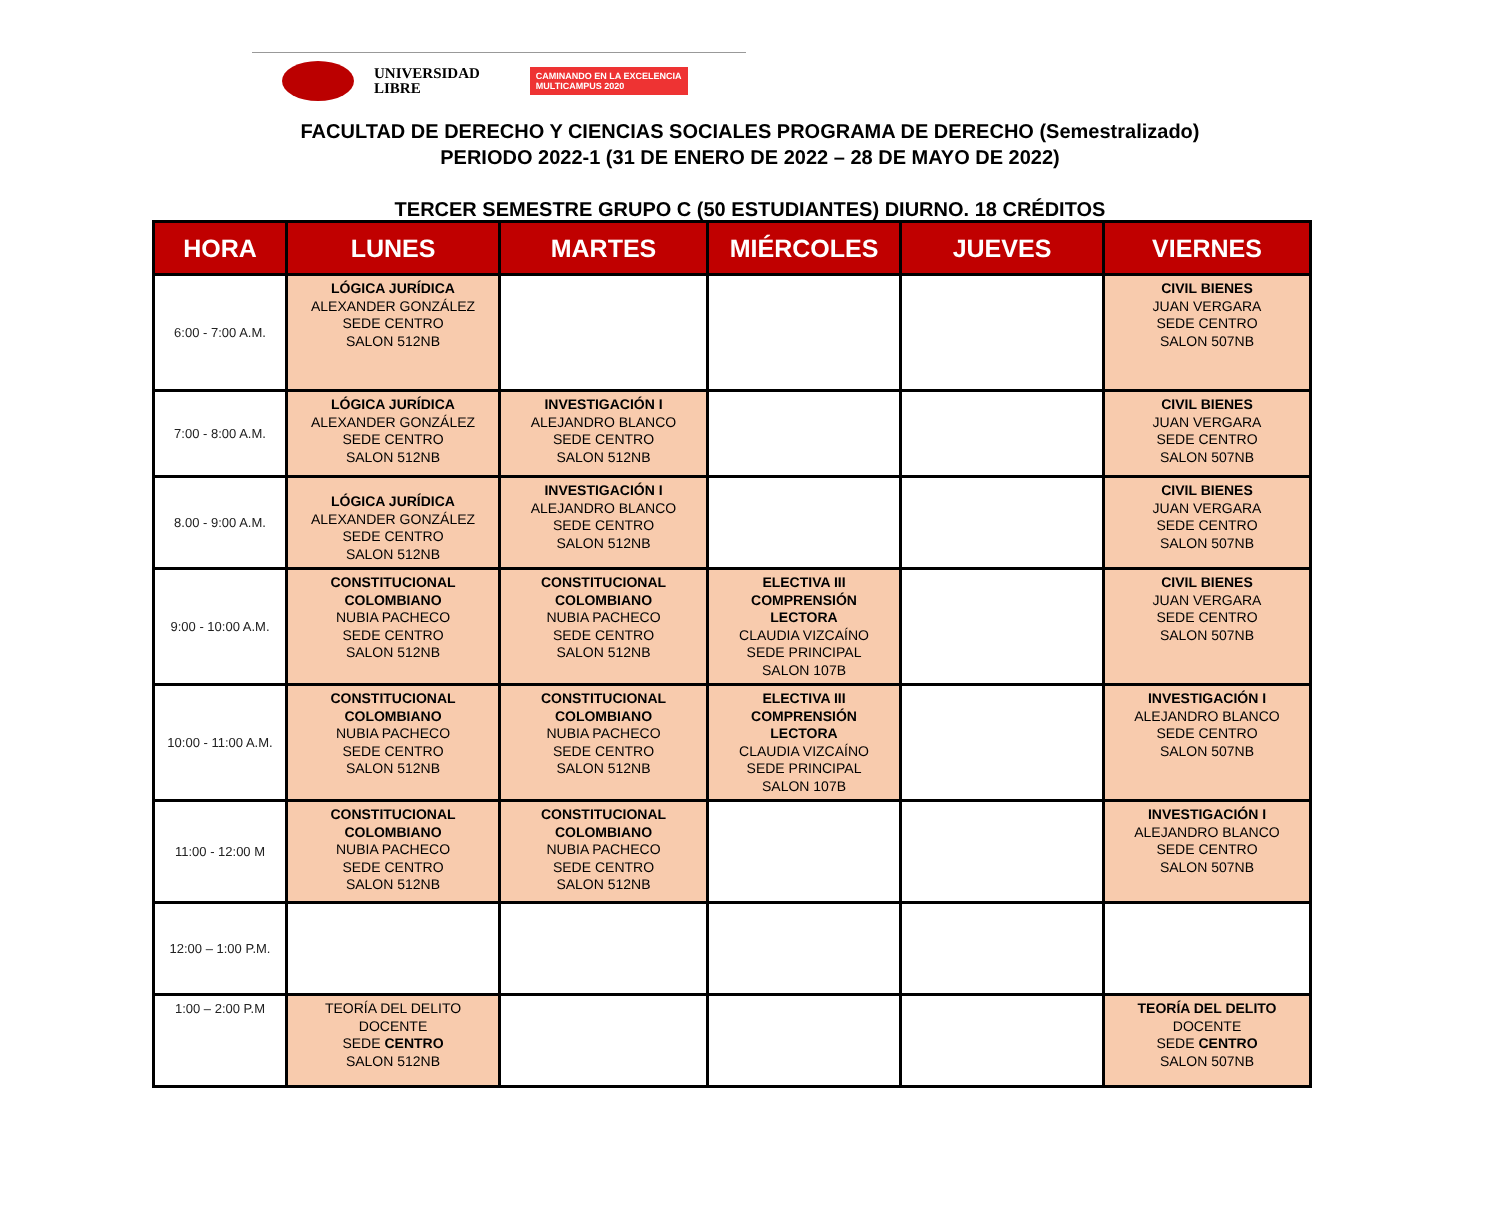UNIVERSIDAD
LIBRE
CAMINANDO EN LA EXCELENCIA
MULTICAMPUS 2020
FACULTAD DE DERECHO Y CIENCIAS SOCIALES PROGRAMA DE DERECHO (Semestralizado)
PERIODO 2022-1 (31 DE ENERO DE 2022 – 28 DE MAYO DE 2022)
TERCER SEMESTRE GRUPO C (50 ESTUDIANTES) DIURNO. 18 CRÉDITOS
| HORA | LUNES | MARTES | MIÉRCOLES | JUEVES | VIERNES |
| --- | --- | --- | --- | --- | --- |
| 6:00 - 7:00 A.M. | LÓGICA JURÍDICA ALEXANDER GONZÁLEZ SEDE CENTRO SALON 512NB | | | | CIVIL BIENES JUAN VERGARA SEDE CENTRO SALON 507NB |
| 7:00 - 8:00 A.M. | LÓGICA JURÍDICA ALEXANDER GONZÁLEZ SEDE CENTRO SALON 512NB | INVESTIGACIÓN I ALEJANDRO BLANCO SEDE CENTRO SALON 512NB | | | CIVIL BIENES JUAN VERGARA SEDE CENTRO SALON 507NB |
| 8.00 - 9:00 A.M. | LÓGICA JURÍDICA ALEXANDER GONZÁLEZ SEDE CENTRO SALON 512NB | INVESTIGACIÓN I ALEJANDRO BLANCO SEDE CENTRO SALON 512NB | | | CIVIL BIENES JUAN VERGARA SEDE CENTRO SALON 507NB |
| 9:00 - 10:00 A.M. | CONSTITUCIONAL COLOMBIANO NUBIA PACHECO SEDE CENTRO SALON 512NB | CONSTITUCIONAL COLOMBIANO NUBIA PACHECO SEDE CENTRO SALON 512NB | ELECTIVA III COMPRENSIÓN LECTORA CLAUDIA VIZCAÍNO SEDE PRINCIPAL SALON 107B | | CIVIL BIENES JUAN VERGARA SEDE CENTRO SALON 507NB |
| 10:00 - 11:00 A.M. | CONSTITUCIONAL COLOMBIANO NUBIA PACHECO SEDE CENTRO SALON 512NB | CONSTITUCIONAL COLOMBIANO NUBIA PACHECO SEDE CENTRO SALON 512NB | ELECTIVA III COMPRENSIÓN LECTORA CLAUDIA VIZCAÍNO SEDE PRINCIPAL SALON 107B | | INVESTIGACIÓN I ALEJANDRO BLANCO SEDE CENTRO SALON 507NB |
| 11:00 - 12:00 M | CONSTITUCIONAL COLOMBIANO NUBIA PACHECO SEDE CENTRO SALON 512NB | CONSTITUCIONAL COLOMBIANO NUBIA PACHECO SEDE CENTRO SALON 512NB | | | INVESTIGACIÓN I ALEJANDRO BLANCO SEDE CENTRO SALON 507NB |
| 12:00 – 1:00 P.M. | | | | | |
| 1:00 – 2:00 P.M | TEORÍA DEL DELITO DOCENTE SEDE CENTRO SALON 512NB | | | | TEORÍA DEL DELITO DOCENTE SEDE CENTRO SALON 507NB |